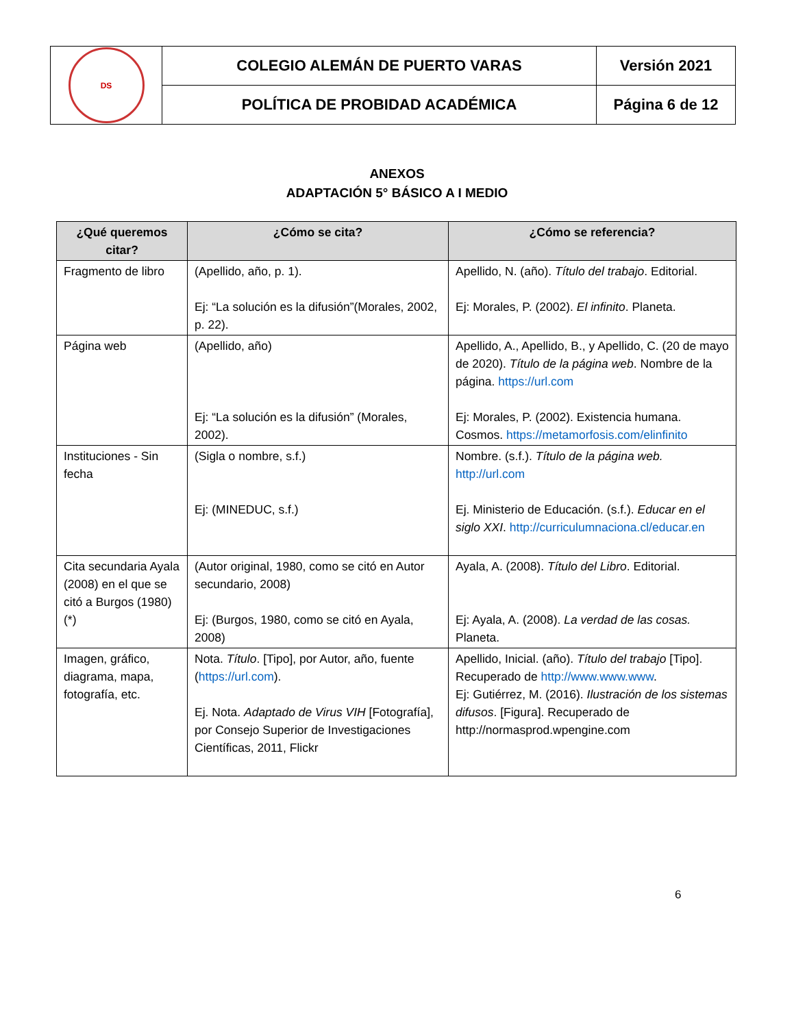| DS | COLEGIO ALEMÁN DE PUERTO VARAS | Versión 2021 |
| | POLÍTICA DE PROBIDAD ACADÉMICA | Página 6 de 12 |
ANEXOS
ADAPTACIÓN 5° BÁSICO A I MEDIO
| ¿Qué queremos citar? | ¿Cómo se cita? | ¿Cómo se referencia? |
| --- | --- | --- |
| Fragmento de libro | (Apellido, año, p. 1). Ej: “La solución es la difusión”(Morales, 2002, p. 22). | Apellido, N. (año). Título del trabajo . Editorial. Ej: Morales, P. (2002). El infinito . Planeta. |
| Página web | (Apellido, año) Ej: “La solución es la difusión” (Morales, 2002). | Apellido, A., Apellido, B., y Apellido, C. (20 de mayo de 2020). Título de la página web . Nombre de la página. https://url.com Ej: Morales, P. (2002). Existencia humana. Cosmos. https://metamorfosis.com/elinfinito |
| Instituciones - Sin fecha | (Sigla o nombre, s.f.) Ej: (MINEDUC, s.f.) | Nombre. (s.f.). Título de la página web. http://url.com Ej. Ministerio de Educación. (s.f.). Educar en el siglo XXI . http://curriculumnaciona.cl/educar.en |
| Cita secundaria Ayala (2008) en el que se citó a Burgos (1980) (*) | (Autor original, 1980, como se citó en Autor secundario, 2008) Ej: (Burgos, 1980, como se citó en Ayala, 2008) | Ayala, A. (2008). Título del Libro . Editorial. Ej: Ayala, A. (2008). La verdad de las cosas. Planeta. |
| Imagen, gráfico, diagrama, mapa, fotografía, etc. | Nota. Título . [Tipo], por Autor, año, fuente ( https://url.com ). Ej. Nota. Adaptado de Virus VIH [Fotografía], por Consejo Superior de Investigaciones Científicas, 2011, Flickr | Apellido, Inicial. (año). Título del trabajo [Tipo]. Recuperado de http://www.www.www . Ej: Gutiérrez, M. (2016). Ilustración de los sistemas difusos . [Figura]. Recuperado de http://normasprod.wpengine.com |
6